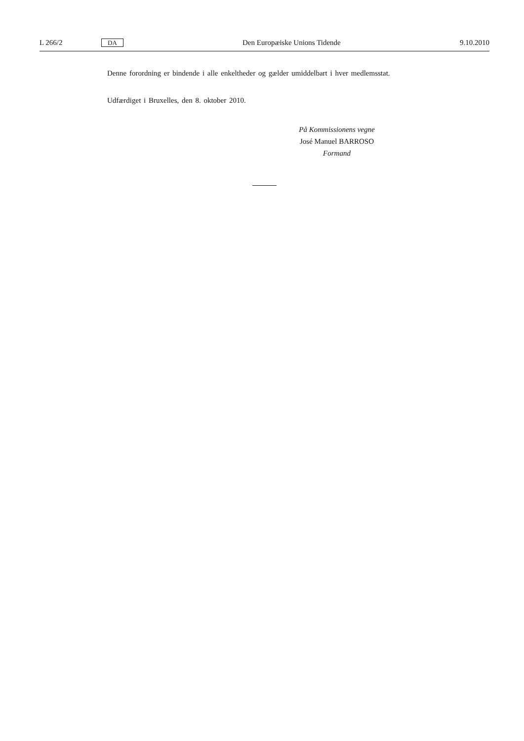L 266/2 DA Den Europæiske Unions Tidende 9.10.2010
Denne forordning er bindende i alle enkeltheder og gælder umiddelbart i hver medlemsstat.
Udfærdiget i Bruxelles, den 8. oktober 2010.
På Kommissionens vegne
José Manuel BARROSO
Formand